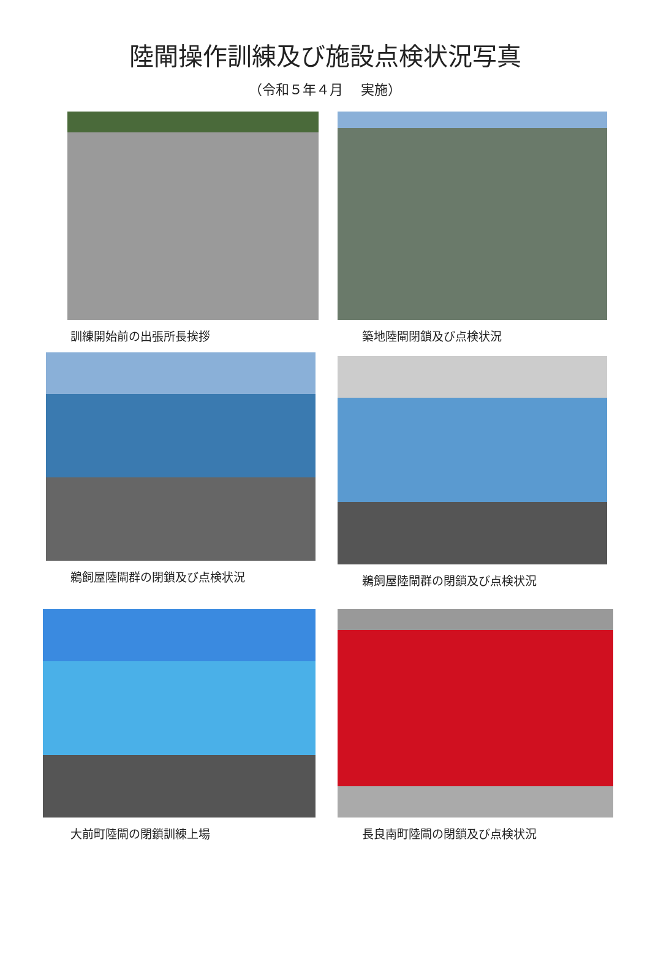陸閘操作訓練及び施設点検状況写真
（令和５年４月　 実施）
訓練開始前の出張所長挨拶 築地陸閘閉鎖及び点検状況
鵜飼屋陸閘群の閉鎖及び点検状況 鵜飼屋陸閘群の閉鎖及び点検状況
大前町陸閘の閉鎖訓練上場 長良南町陸閘の閉鎖及び点検状況